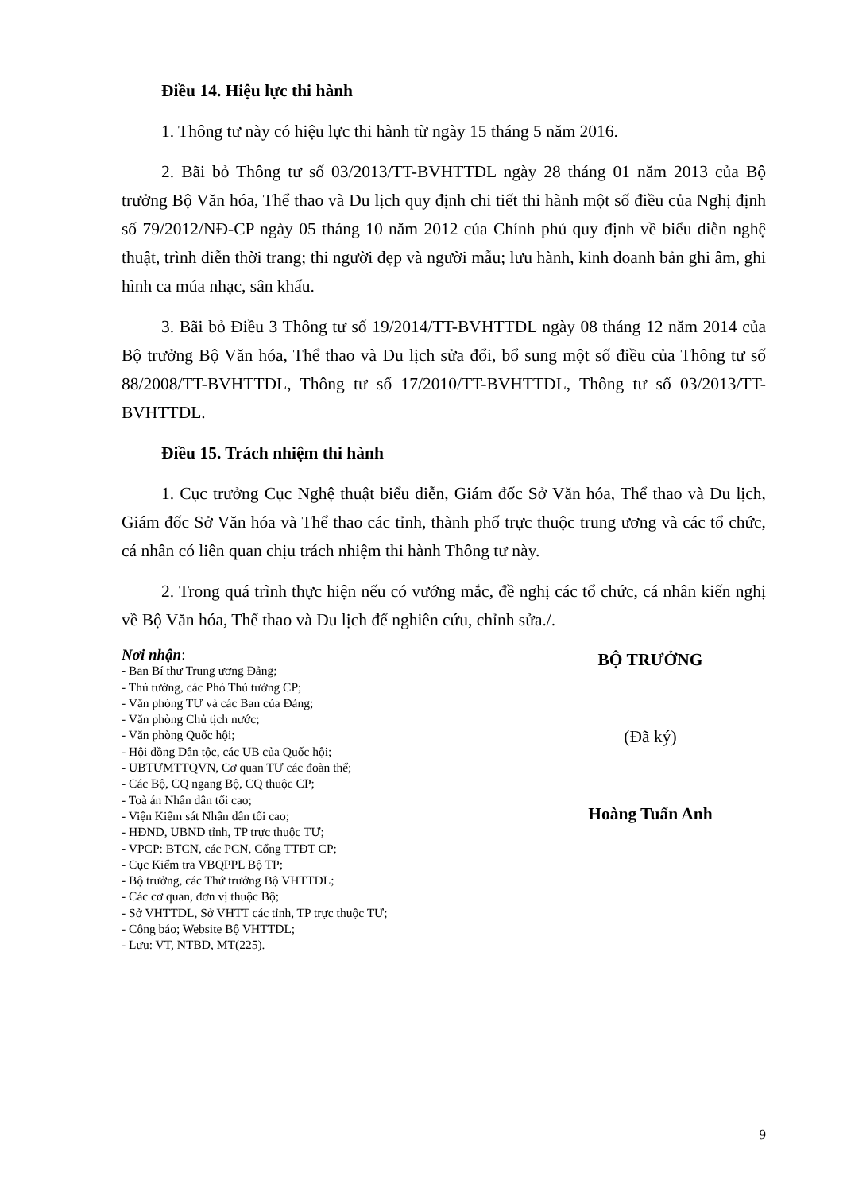Điều 14. Hiệu lực thi hành
1. Thông tư này có hiệu lực thi hành từ ngày 15 tháng 5 năm 2016.
2. Bãi bỏ Thông tư số 03/2013/TT-BVHTTDL ngày 28 tháng 01 năm 2013 của Bộ trưởng Bộ Văn hóa, Thể thao và Du lịch quy định chi tiết thi hành một số điều của Nghị định số 79/2012/NĐ-CP ngày 05 tháng 10 năm 2012 của Chính phủ quy định về biểu diễn nghệ thuật, trình diễn thời trang; thi người đẹp và người mẫu; lưu hành, kinh doanh bản ghi âm, ghi hình ca múa nhạc, sân khấu.
3. Bãi bỏ Điều 3 Thông tư số 19/2014/TT-BVHTTDL ngày 08 tháng 12 năm 2014 của Bộ trưởng Bộ Văn hóa, Thể thao và Du lịch sửa đổi, bổ sung một số điều của Thông tư số 88/2008/TT-BVHTTDL, Thông tư số 17/2010/TT-BVHTTDL, Thông tư số 03/2013/TT-BVHTTDL.
Điều 15. Trách nhiệm thi hành
1. Cục trưởng Cục Nghệ thuật biểu diễn, Giám đốc Sở Văn hóa, Thể thao và Du lịch, Giám đốc Sở Văn hóa và Thể thao các tỉnh, thành phố trực thuộc trung ương và các tổ chức, cá nhân có liên quan chịu trách nhiệm thi hành Thông tư này.
2. Trong quá trình thực hiện nếu có vướng mắc, đề nghị các tổ chức, cá nhân kiến nghị về Bộ Văn hóa, Thể thao và Du lịch để nghiên cứu, chỉnh sửa./.
Nơi nhận:
- Ban Bí thư Trung ương Đảng;
- Thủ tướng, các Phó Thủ tướng CP;
- Văn phòng TƯ và các Ban của Đảng;
- Văn phòng Chủ tịch nước;
- Văn phòng Quốc hội;
- Hội đồng Dân tộc, các UB của Quốc hội;
- UBTƯMTTQVN, Cơ quan TƯ các đoàn thể;
- Các Bộ, CQ ngang Bộ, CQ thuộc CP;
- Toà án Nhân dân tối cao;
- Viện Kiểm sát Nhân dân tối cao;
- HĐND, UBND tỉnh, TP trực thuộc TƯ;
- VPCP: BTCN, các PCN, Cổng TTĐT CP;
- Cục Kiểm tra VBQPPL Bộ TP;
- Bộ trưởng, các Thứ trưởng Bộ VHTTDL;
- Các cơ quan, đơn vị thuộc Bộ;
- Sở VHTTDL, Sở VHTT các tỉnh, TP trực thuộc TƯ;
- Công báo; Website Bộ VHTTDL;
- Lưu: VT, NTBD, MT(225).
BỘ TRƯỞNG
(Đã ký)
Hoàng Tuấn Anh
9